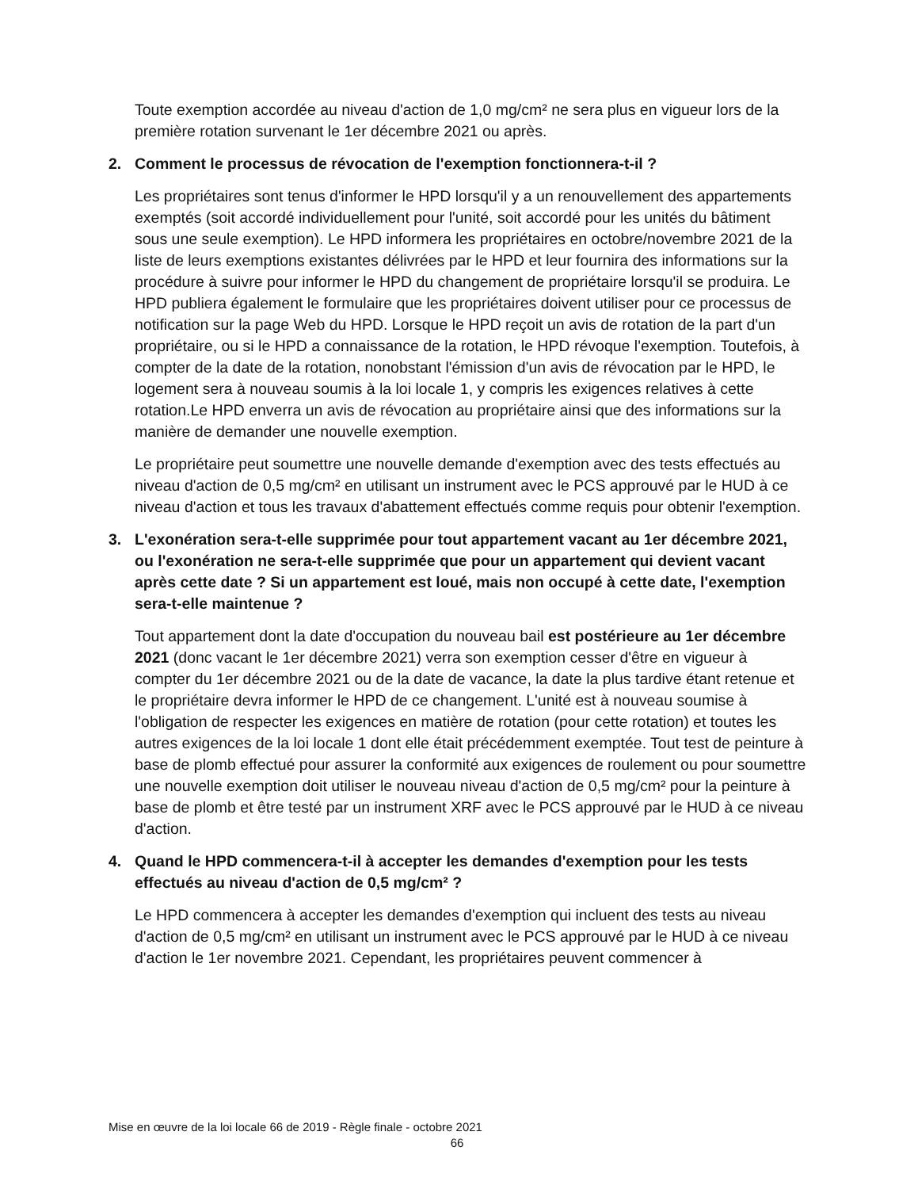Toute exemption accordée au niveau d'action de 1,0 mg/cm² ne sera plus en vigueur lors de la première rotation survenant le 1er décembre 2021 ou après.
2. Comment le processus de révocation de l'exemption fonctionnera-t-il ?
Les propriétaires sont tenus d'informer le HPD lorsqu'il y a un renouvellement des appartements exemptés (soit accordé individuellement pour l'unité, soit accordé pour les unités du bâtiment sous une seule exemption). Le HPD informera les propriétaires en octobre/novembre 2021 de la liste de leurs exemptions existantes délivrées par le HPD et leur fournira des informations sur la procédure à suivre pour informer le HPD du changement de propriétaire lorsqu'il se produira. Le HPD publiera également le formulaire que les propriétaires doivent utiliser pour ce processus de notification sur la page Web du HPD. Lorsque le HPD reçoit un avis de rotation de la part d'un propriétaire, ou si le HPD a connaissance de la rotation, le HPD révoque l'exemption. Toutefois, à compter de la date de la rotation, nonobstant l'émission d'un avis de révocation par le HPD, le logement sera à nouveau soumis à la loi locale 1, y compris les exigences relatives à cette rotation.Le HPD enverra un avis de révocation au propriétaire ainsi que des informations sur la manière de demander une nouvelle exemption.
Le propriétaire peut soumettre une nouvelle demande d'exemption avec des tests effectués au niveau d'action de 0,5 mg/cm² en utilisant un instrument avec le PCS approuvé par le HUD à ce niveau d'action et tous les travaux d'abattement effectués comme requis pour obtenir l'exemption.
3. L'exonération sera-t-elle supprimée pour tout appartement vacant au 1er décembre 2021, ou l'exonération ne sera-t-elle supprimée que pour un appartement qui devient vacant après cette date ? Si un appartement est loué, mais non occupé à cette date, l'exemption sera-t-elle maintenue ?
Tout appartement dont la date d'occupation du nouveau bail est postérieure au 1er décembre 2021 (donc vacant le 1er décembre 2021) verra son exemption cesser d'être en vigueur à compter du 1er décembre 2021 ou de la date de vacance, la date la plus tardive étant retenue et le propriétaire devra informer le HPD de ce changement. L'unité est à nouveau soumise à l'obligation de respecter les exigences en matière de rotation (pour cette rotation) et toutes les autres exigences de la loi locale 1 dont elle était précédemment exemptée. Tout test de peinture à base de plomb effectué pour assurer la conformité aux exigences de roulement ou pour soumettre une nouvelle exemption doit utiliser le nouveau niveau d'action de 0,5 mg/cm² pour la peinture à base de plomb et être testé par un instrument XRF avec le PCS approuvé par le HUD à ce niveau d'action.
4. Quand le HPD commencera-t-il à accepter les demandes d'exemption pour les tests effectués au niveau d'action de 0,5 mg/cm² ?
Le HPD commencera à accepter les demandes d'exemption qui incluent des tests au niveau d'action de 0,5 mg/cm² en utilisant un instrument avec le PCS approuvé par le HUD à ce niveau d'action le 1er novembre 2021. Cependant, les propriétaires peuvent commencer à
Mise en œuvre de la loi locale 66 de 2019 - Règle finale - octobre 2021
66